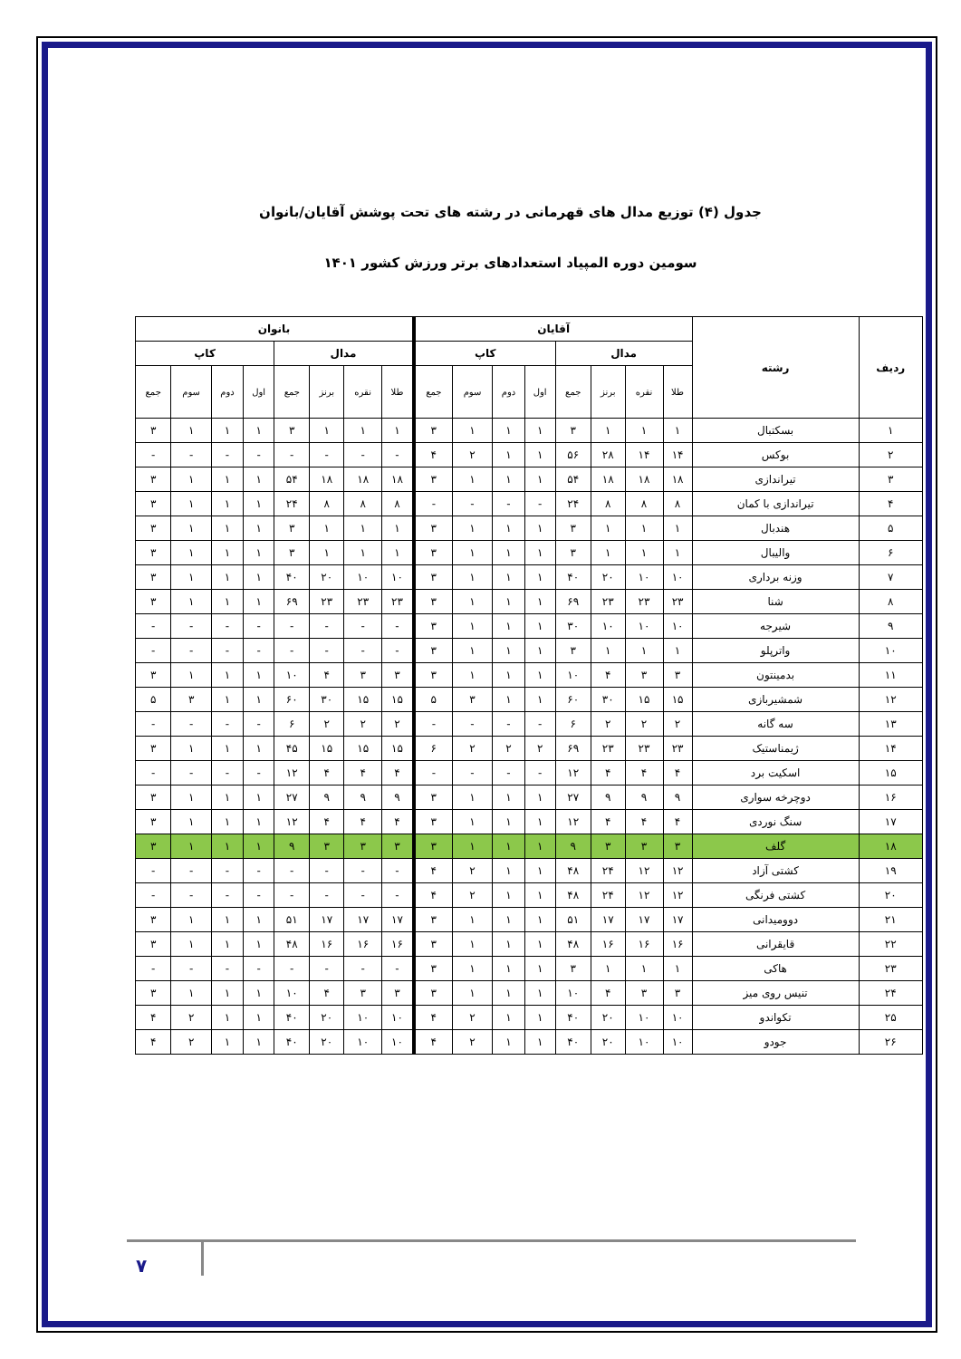جدول (۴) توزیع مدال های قهرمانی در رشته های تحت پوشش آقایان/بانوان
سومین دوره المپیاد استعدادهای برتر ورزش کشور ۱۴۰۱
| ردیف | رشته | آقایان | | | | | | | | بانوان | | | | | | | |
| --- | --- | --- | --- | --- | --- | --- | --- | --- | --- | --- | --- | --- | --- | --- | --- | --- | --- |
| | | مدال | | | | کاپ | | | | مدال | | | | کاپ | | | |
| | | طلا | نقره | برنز | جمع | اول | دوم | سوم | جمع | طلا | نقره | برنز | جمع | اول | دوم | سوم | جمع |
| ۱ | بسکتبال | ۱ | ۱ | ۱ | ۳ | ۱ | ۱ | ۱ | ۳ | ۱ | ۱ | ۱ | ۳ | ۱ | ۱ | ۱ | ۳ |
| ۲ | بوکس | ۱۴ | ۱۴ | ۲۸ | ۵۶ | ۱ | ۱ | ۲ | ۴ | - | - | - | - | - | - | - | - |
| ۳ | تیراندازی | ۱۸ | ۱۸ | ۱۸ | ۵۴ | ۱ | ۱ | ۱ | ۳ | ۱۸ | ۱۸ | ۱۸ | ۵۴ | ۱ | ۱ | ۱ | ۳ |
| ۴ | تیراندازی با کمان | ۸ | ۸ | ۸ | ۲۴ | - | - | - | - | ۸ | ۸ | ۸ | ۲۴ | ۱ | ۱ | ۱ | ۳ |
| ۵ | هندبال | ۱ | ۱ | ۱ | ۳ | ۱ | ۱ | ۱ | ۳ | ۱ | ۱ | ۱ | ۳ | ۱ | ۱ | ۱ | ۳ |
| ۶ | والیبال | ۱ | ۱ | ۱ | ۳ | ۱ | ۱ | ۱ | ۳ | ۱ | ۱ | ۱ | ۳ | ۱ | ۱ | ۱ | ۳ |
| ۷ | وزنه برداری | ۱۰ | ۱۰ | ۲۰ | ۴۰ | ۱ | ۱ | ۱ | ۳ | ۱۰ | ۱۰ | ۲۰ | ۴۰ | ۱ | ۱ | ۱ | ۳ |
| ۸ | شنا | ۲۳ | ۲۳ | ۲۳ | ۶۹ | ۱ | ۱ | ۱ | ۳ | ۲۳ | ۲۳ | ۲۳ | ۶۹ | ۱ | ۱ | ۱ | ۳ |
| ۹ | شیرجه | ۱۰ | ۱۰ | ۱۰ | ۳۰ | ۱ | ۱ | ۱ | ۳ | - | - | - | - | - | - | - | - |
| ۱۰ | واترپلو | ۱ | ۱ | ۱ | ۳ | ۱ | ۱ | ۱ | ۳ | - | - | - | - | - | - | - | - |
| ۱۱ | بدمینتون | ۳ | ۳ | ۴ | ۱۰ | ۱ | ۱ | ۱ | ۳ | ۳ | ۳ | ۴ | ۱۰ | ۱ | ۱ | ۱ | ۳ |
| ۱۲ | شمشیربازی | ۱۵ | ۱۵ | ۳۰ | ۶۰ | ۱ | ۱ | ۳ | ۵ | ۱۵ | ۱۵ | ۳۰ | ۶۰ | ۱ | ۱ | ۳ | ۵ |
| ۱۳ | سه گانه | ۲ | ۲ | ۲ | ۶ | - | - | - | - | ۲ | ۲ | ۲ | ۶ | - | - | - | - |
| ۱۴ | ژیمناستیک | ۲۳ | ۲۳ | ۲۳ | ۶۹ | ۲ | ۲ | ۲ | ۶ | ۱۵ | ۱۵ | ۱۵ | ۴۵ | ۱ | ۱ | ۱ | ۳ |
| ۱۵ | اسکیت برد | ۴ | ۴ | ۴ | ۱۲ | - | - | - | - | ۴ | ۴ | ۴ | ۱۲ | - | - | - | - |
| ۱۶ | دوچرخه سواری | ۹ | ۹ | ۹ | ۲۷ | ۱ | ۱ | ۱ | ۳ | ۹ | ۹ | ۹ | ۲۷ | ۱ | ۱ | ۱ | ۳ |
| ۱۷ | سنگ نوردی | ۴ | ۴ | ۴ | ۱۲ | ۱ | ۱ | ۱ | ۳ | ۴ | ۴ | ۴ | ۱۲ | ۱ | ۱ | ۱ | ۳ |
| ۱۸ | گلف | ۳ | ۳ | ۳ | ۹ | ۱ | ۱ | ۱ | ۳ | ۳ | ۳ | ۳ | ۹ | ۱ | ۱ | ۱ | ۳ |
| ۱۹ | کشتی آزاد | ۱۲ | ۱۲ | ۲۴ | ۴۸ | ۱ | ۱ | ۲ | ۴ | - | - | - | - | - | - | - | - |
| ۲۰ | کشتی فرنگی | ۱۲ | ۱۲ | ۲۴ | ۴۸ | ۱ | ۱ | ۲ | ۴ | - | - | - | - | - | - | - | - |
| ۲۱ | دوومیدانی | ۱۷ | ۱۷ | ۱۷ | ۵۱ | ۱ | ۱ | ۱ | ۳ | ۱۷ | ۱۷ | ۱۷ | ۵۱ | ۱ | ۱ | ۱ | ۳ |
| ۲۲ | قایقرانی | ۱۶ | ۱۶ | ۱۶ | ۴۸ | ۱ | ۱ | ۱ | ۳ | ۱۶ | ۱۶ | ۱۶ | ۴۸ | ۱ | ۱ | ۱ | ۳ |
| ۲۳ | هاکی | ۱ | ۱ | ۱ | ۳ | ۱ | ۱ | ۱ | ۳ | - | - | - | - | - | - | - | - |
| ۲۴ | تنیس روی میز | ۳ | ۳ | ۴ | ۱۰ | ۱ | ۱ | ۱ | ۳ | ۳ | ۳ | ۴ | ۱۰ | ۱ | ۱ | ۱ | ۳ |
| ۲۵ | تکواندو | ۱۰ | ۱۰ | ۲۰ | ۴۰ | ۱ | ۱ | ۲ | ۴ | ۱۰ | ۱۰ | ۲۰ | ۴۰ | ۱ | ۱ | ۲ | ۴ |
| ۲۶ | جودو | ۱۰ | ۱۰ | ۲۰ | ۴۰ | ۱ | ۱ | ۲ | ۴ | ۱۰ | ۱۰ | ۲۰ | ۴۰ | ۱ | ۱ | ۲ | ۴ |
۷